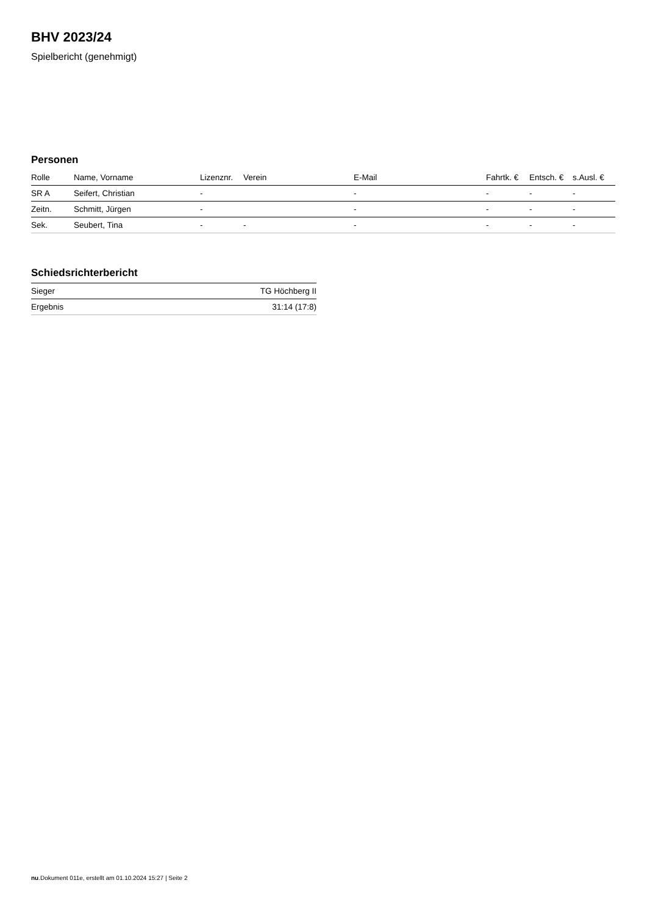BHV 2023/24
Spielbericht (genehmigt)
Personen
| Rolle | Name, Vorname | Lizenznr. | Verein | E-Mail | Fahrtk. € | Entsch. € | s.Ausl. € |
| --- | --- | --- | --- | --- | --- | --- | --- |
| SR A | Seifert, Christian | - | | - | - | - | - |
| Zeitn. | Schmitt, Jürgen | - | | - | - | - | - |
| Sek. | Seubert, Tina | - | - | - | - | - | - |
Schiedsrichterbericht
| Sieger | TG Höchberg II |
| Ergebnis | 31:14 (17:8) |
nu.Dokument 011e, erstellt am 01.10.2024 15:27 | Seite 2